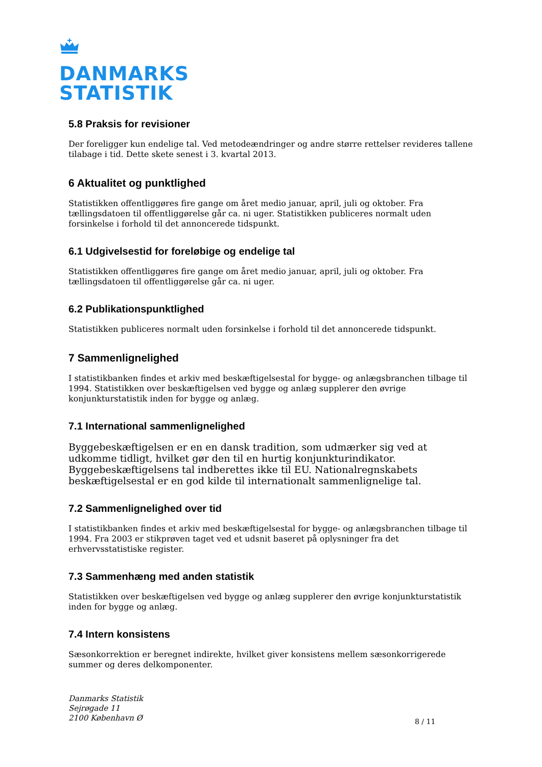DANMARKS
STATISTIK
5.8 Praksis for revisioner
Der foreligger kun endelige tal. Ved metodeændringer og andre større rettelser revideres tallene tilabage i tid. Dette skete senest i 3. kvartal 2013.
6 Aktualitet og punktlighed
Statistikken offentliggøres fire gange om året medio januar, april, juli og oktober. Fra tællingsdatoen til offentliggørelse går ca. ni uger. Statistikken publiceres normalt uden forsinkelse i forhold til det annoncerede tidspunkt.
6.1 Udgivelsestid for foreløbige og endelige tal
Statistikken offentliggøres fire gange om året medio januar, april, juli og oktober. Fra tællingsdatoen til offentliggørelse går ca. ni uger.
6.2 Publikationspunktlighed
Statistikken publiceres normalt uden forsinkelse i forhold til det annoncerede tidspunkt.
7 Sammenlignelighed
I statistikbanken findes et arkiv med beskæftigelsestal for bygge- og anlægsbranchen tilbage til 1994. Statistikken over beskæftigelsen ved bygge og anlæg supplerer den øvrige konjunkturstatistik inden for bygge og anlæg.
7.1 International sammenlignelighed
Byggebeskæftigelsen er en en dansk tradition, som udmærker sig ved at udkomme tidligt, hvilket gør den til en hurtig konjunkturindikator. Byggebeskæftigelsens tal indberettes ikke til EU. Nationalregnskabets beskæftigelsestal er en god kilde til internationalt sammenlignelige tal.
7.2 Sammenlignelighed over tid
I statistikbanken findes et arkiv med beskæftigelsestal for bygge- og anlægsbranchen tilbage til 1994. Fra 2003 er stikprøven taget ved et udsnit baseret på oplysninger fra det erhvervsstatistiske register.
7.3 Sammenhæng med anden statistik
Statistikken over beskæftigelsen ved bygge og anlæg supplerer den øvrige konjunkturstatistik inden for bygge og anlæg.
7.4 Intern konsistens
Sæsonkorrektion er beregnet indirekte, hvilket giver konsistens mellem sæsonkorrigerede summer og deres delkomponenter.
Danmarks Statistik
Sejrøgade 11
2100 København Ø
8 / 11